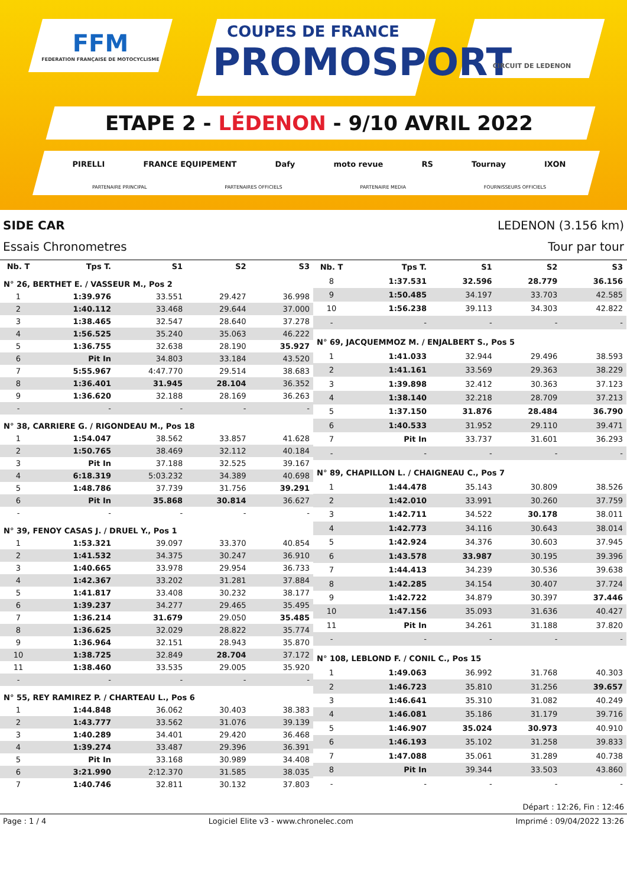FFM
FEDERATION FRANÇAISE DE MOTOCYCLISME
COUPES DE FRANCE
PROMOSPORT
CIRCUIT DE LEDENON
ETAPE 2 - LÉDENON - 9/10 AVRIL 2022
PIRELLI FRANCE EQUIPEMENT Dafy moto revue RS Tournay IXON
PARTENAIRE PRINCIPAL PARTENAIRES OFFICIELS PARTENAIRE MEDIA FOURNISSEURS OFFICIELS
SIDE CAR LEDENON (3.156 km)
Essais Chronometres Tour par tour
| Nb. T | Tps T. | S1 | S2 | S3 |
| --- | --- | --- | --- | --- |
| N° 26, BERTHET E. / VASSEUR M., Pos 2 | | | | |
| 1 | 1:39.976 | 33.551 | 29.427 | 36.998 |
| 2 | 1:40.112 | 33.468 | 29.644 | 37.000 |
| 3 | 1:38.465 | 32.547 | 28.640 | 37.278 |
| 4 | 1:56.525 | 35.240 | 35.063 | 46.222 |
| 5 | 1:36.755 | 32.638 | 28.190 | 35.927 |
| 6 | Pit In | 34.803 | 33.184 | 43.520 |
| 7 | 5:55.967 | 4:47.770 | 29.514 | 38.683 |
| 8 | 1:36.401 | 31.945 | 28.104 | 36.352 |
| 9 | 1:36.620 | 32.188 | 28.169 | 36.263 |
| - | - | - | - | - |
| N° 38, CARRIERE G. / RIGONDEAU M., Pos 18 | | | | |
| 1 | 1:54.047 | 38.562 | 33.857 | 41.628 |
| 2 | 1:50.765 | 38.469 | 32.112 | 40.184 |
| 3 | Pit In | 37.188 | 32.525 | 39.167 |
| 4 | 6:18.319 | 5:03.232 | 34.389 | 40.698 |
| 5 | 1:48.786 | 37.739 | 31.756 | 39.291 |
| 6 | Pit In | 35.868 | 30.814 | 36.627 |
| - | - | - | - | - |
| N° 39, FENOY CASAS J. / DRUEL Y., Pos 1 | | | | |
| 1 | 1:53.321 | 39.097 | 33.370 | 40.854 |
| 2 | 1:41.532 | 34.375 | 30.247 | 36.910 |
| 3 | 1:40.665 | 33.978 | 29.954 | 36.733 |
| 4 | 1:42.367 | 33.202 | 31.281 | 37.884 |
| 5 | 1:41.817 | 33.408 | 30.232 | 38.177 |
| 6 | 1:39.237 | 34.277 | 29.465 | 35.495 |
| 7 | 1:36.214 | 31.679 | 29.050 | 35.485 |
| 8 | 1:36.625 | 32.029 | 28.822 | 35.774 |
| 9 | 1:36.964 | 32.151 | 28.943 | 35.870 |
| 10 | 1:38.725 | 32.849 | 28.704 | 37.172 |
| 11 | 1:38.460 | 33.535 | 29.005 | 35.920 |
| - | - | - | - | - |
| N° 55, REY RAMIREZ P. / CHARTEAU L., Pos 6 | | | | |
| 1 | 1:44.848 | 36.062 | 30.403 | 38.383 |
| 2 | 1:43.777 | 33.562 | 31.076 | 39.139 |
| 3 | 1:40.289 | 34.401 | 29.420 | 36.468 |
| 4 | 1:39.274 | 33.487 | 29.396 | 36.391 |
| 5 | Pit In | 33.168 | 30.989 | 34.408 |
| 6 | 3:21.990 | 2:12.370 | 31.585 | 38.035 |
| 7 | 1:40.746 | 32.811 | 30.132 | 37.803 |
| Nb. T | Tps T. | S1 | S2 | S3 |
| --- | --- | --- | --- | --- |
| 8 | 1:37.531 | 32.596 | 28.779 | 36.156 |
| 9 | 1:50.485 | 34.197 | 33.703 | 42.585 |
| 10 | 1:56.238 | 39.113 | 34.303 | 42.822 |
| - | - | - | - | - |
| N° 69, JACQUEMMOZ M. / ENJALBERT S., Pos 5 | | | | |
| 1 | 1:41.033 | 32.944 | 29.496 | 38.593 |
| 2 | 1:41.161 | 33.569 | 29.363 | 38.229 |
| 3 | 1:39.898 | 32.412 | 30.363 | 37.123 |
| 4 | 1:38.140 | 32.218 | 28.709 | 37.213 |
| 5 | 1:37.150 | 31.876 | 28.484 | 36.790 |
| 6 | 1:40.533 | 31.952 | 29.110 | 39.471 |
| 7 | Pit In | 33.737 | 31.601 | 36.293 |
| - | - | - | - | - |
| N° 89, CHAPILLON L. / CHAIGNEAU C., Pos 7 | | | | |
| 1 | 1:44.478 | 35.143 | 30.809 | 38.526 |
| 2 | 1:42.010 | 33.991 | 30.260 | 37.759 |
| 3 | 1:42.711 | 34.522 | 30.178 | 38.011 |
| 4 | 1:42.773 | 34.116 | 30.643 | 38.014 |
| 5 | 1:42.924 | 34.376 | 30.603 | 37.945 |
| 6 | 1:43.578 | 33.987 | 30.195 | 39.396 |
| 7 | 1:44.413 | 34.239 | 30.536 | 39.638 |
| 8 | 1:42.285 | 34.154 | 30.407 | 37.724 |
| 9 | 1:42.722 | 34.879 | 30.397 | 37.446 |
| 10 | 1:47.156 | 35.093 | 31.636 | 40.427 |
| 11 | Pit In | 34.261 | 31.188 | 37.820 |
| - | - | - | - | - |
| N° 108, LEBLOND F. / CONIL C., Pos 15 | | | | |
| 1 | 1:49.063 | 36.992 | 31.768 | 40.303 |
| 2 | 1:46.723 | 35.810 | 31.256 | 39.657 |
| 3 | 1:46.641 | 35.310 | 31.082 | 40.249 |
| 4 | 1:46.081 | 35.186 | 31.179 | 39.716 |
| 5 | 1:46.907 | 35.024 | 30.973 | 40.910 |
| 6 | 1:46.193 | 35.102 | 31.258 | 39.833 |
| 7 | 1:47.088 | 35.061 | 31.289 | 40.738 |
| 8 | Pit In | 39.344 | 33.503 | 43.860 |
| - | - | - | - | - |
Départ : 12:26, Fin : 12:46
Page : 1 / 4 Logiciel Elite v3 - www.chronelec.com Imprimé : 09/04/2022 13:26